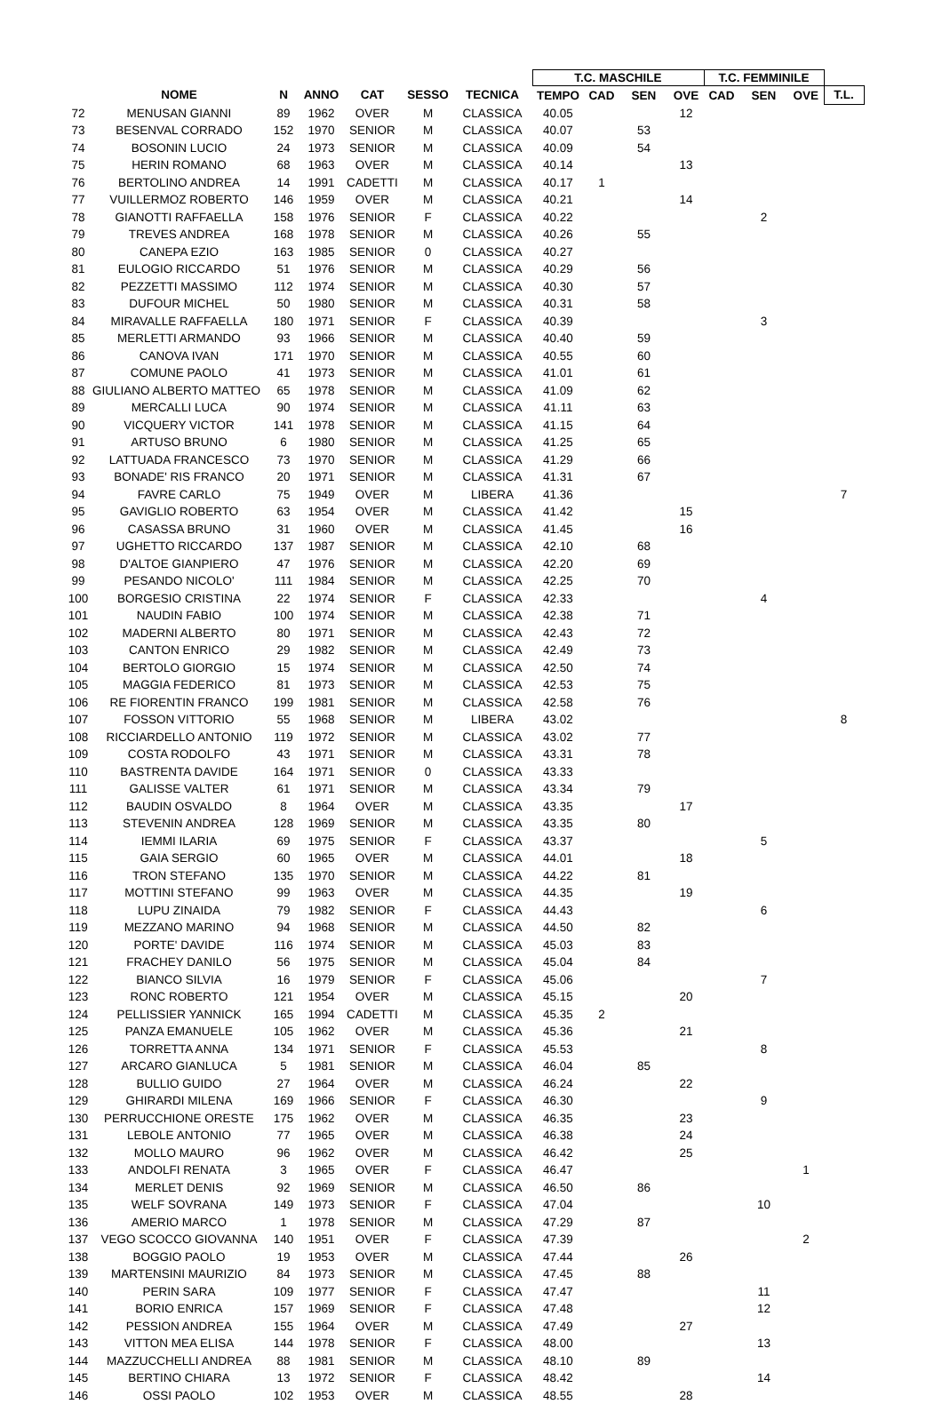| | | | | | | | T.C. MASCHILE | | | | T.C. FEMMINILE | | | |
| --- | --- | --- | --- | --- | --- | --- | --- | --- | --- | --- | --- | --- | --- | --- |
| | NOME | N | ANNO | CAT | SESSO | TECNICA | TEMPO | CAD | SEN | OVE | CAD | SEN | OVE | T.L. |
| 72 | MENUSAN GIANNI | 89 | 1962 | OVER | M | CLASSICA | 40.05 | | | 12 | | | | |
| 73 | BESENVAL CORRADO | 152 | 1970 | SENIOR | M | CLASSICA | 40.07 | | 53 | | | | | |
| 74 | BOSONIN LUCIO | 24 | 1973 | SENIOR | M | CLASSICA | 40.09 | | 54 | | | | | |
| 75 | HERIN ROMANO | 68 | 1963 | OVER | M | CLASSICA | 40.14 | | | 13 | | | | |
| 76 | BERTOLINO ANDREA | 14 | 1991 | CADETTI | M | CLASSICA | 40.17 | 1 | | | | | | |
| 77 | VUILLERMOZ ROBERTO | 146 | 1959 | OVER | M | CLASSICA | 40.21 | | | 14 | | | | |
| 78 | GIANOTTI RAFFAELLA | 158 | 1976 | SENIOR | F | CLASSICA | 40.22 | | | | | 2 | | |
| 79 | TREVES ANDREA | 168 | 1978 | SENIOR | M | CLASSICA | 40.26 | | 55 | | | | | |
| 80 | CANEPA EZIO | 163 | 1985 | SENIOR | 0 | CLASSICA | 40.27 | | | | | | | |
| 81 | EULOGIO RICCARDO | 51 | 1976 | SENIOR | M | CLASSICA | 40.29 | | 56 | | | | | |
| 82 | PEZZETTI MASSIMO | 112 | 1974 | SENIOR | M | CLASSICA | 40.30 | | 57 | | | | | |
| 83 | DUFOUR MICHEL | 50 | 1980 | SENIOR | M | CLASSICA | 40.31 | | 58 | | | | | |
| 84 | MIRAVALLE RAFFAELLA | 180 | 1971 | SENIOR | F | CLASSICA | 40.39 | | | | | 3 | | |
| 85 | MERLETTI ARMANDO | 93 | 1966 | SENIOR | M | CLASSICA | 40.40 | | 59 | | | | | |
| 86 | CANOVA IVAN | 171 | 1970 | SENIOR | M | CLASSICA | 40.55 | | 60 | | | | | |
| 87 | COMUNE PAOLO | 41 | 1973 | SENIOR | M | CLASSICA | 41.01 | | 61 | | | | | |
| 88 | GIULIANO ALBERTO MATTEO | 65 | 1978 | SENIOR | M | CLASSICA | 41.09 | | 62 | | | | | |
| 89 | MERCALLI LUCA | 90 | 1974 | SENIOR | M | CLASSICA | 41.11 | | 63 | | | | | |
| 90 | VICQUERY VICTOR | 141 | 1978 | SENIOR | M | CLASSICA | 41.15 | | 64 | | | | | |
| 91 | ARTUSO BRUNO | 6 | 1980 | SENIOR | M | CLASSICA | 41.25 | | 65 | | | | | |
| 92 | LATTUADA FRANCESCO | 73 | 1970 | SENIOR | M | CLASSICA | 41.29 | | 66 | | | | | |
| 93 | BONADE' RIS FRANCO | 20 | 1971 | SENIOR | M | CLASSICA | 41.31 | | 67 | | | | | |
| 94 | FAVRE CARLO | 75 | 1949 | OVER | M | LIBERA | 41.36 | | | | | | | 7 |
| 95 | GAVIGLIO ROBERTO | 63 | 1954 | OVER | M | CLASSICA | 41.42 | | | 15 | | | | |
| 96 | CASASSA BRUNO | 31 | 1960 | OVER | M | CLASSICA | 41.45 | | | 16 | | | | |
| 97 | UGHETTO RICCARDO | 137 | 1987 | SENIOR | M | CLASSICA | 42.10 | | 68 | | | | | |
| 98 | D'ALTOE GIANPIERO | 47 | 1976 | SENIOR | M | CLASSICA | 42.20 | | 69 | | | | | |
| 99 | PESANDO NICOLO' | 111 | 1984 | SENIOR | M | CLASSICA | 42.25 | | 70 | | | | | |
| 100 | BORGESIO CRISTINA | 22 | 1974 | SENIOR | F | CLASSICA | 42.33 | | | | | 4 | | |
| 101 | NAUDIN FABIO | 100 | 1974 | SENIOR | M | CLASSICA | 42.38 | | 71 | | | | | |
| 102 | MADERNI ALBERTO | 80 | 1971 | SENIOR | M | CLASSICA | 42.43 | | 72 | | | | | |
| 103 | CANTON ENRICO | 29 | 1982 | SENIOR | M | CLASSICA | 42.49 | | 73 | | | | | |
| 104 | BERTOLO GIORGIO | 15 | 1974 | SENIOR | M | CLASSICA | 42.50 | | 74 | | | | | |
| 105 | MAGGIA FEDERICO | 81 | 1973 | SENIOR | M | CLASSICA | 42.53 | | 75 | | | | | |
| 106 | RE FIORENTIN FRANCO | 199 | 1981 | SENIOR | M | CLASSICA | 42.58 | | 76 | | | | | |
| 107 | FOSSON VITTORIO | 55 | 1968 | SENIOR | M | LIBERA | 43.02 | | | | | | | 8 |
| 108 | RICCIARDELLO ANTONIO | 119 | 1972 | SENIOR | M | CLASSICA | 43.02 | | 77 | | | | | |
| 109 | COSTA RODOLFO | 43 | 1971 | SENIOR | M | CLASSICA | 43.31 | | 78 | | | | | |
| 110 | BASTRENTA DAVIDE | 164 | 1971 | SENIOR | 0 | CLASSICA | 43.33 | | | | | | | |
| 111 | GALISSE VALTER | 61 | 1971 | SENIOR | M | CLASSICA | 43.34 | | 79 | | | | | |
| 112 | BAUDIN OSVALDO | 8 | 1964 | OVER | M | CLASSICA | 43.35 | | | 17 | | | | |
| 113 | STEVENIN ANDREA | 128 | 1969 | SENIOR | M | CLASSICA | 43.35 | | 80 | | | | | |
| 114 | IEMMI ILARIA | 69 | 1975 | SENIOR | F | CLASSICA | 43.37 | | | | | 5 | | |
| 115 | GAIA SERGIO | 60 | 1965 | OVER | M | CLASSICA | 44.01 | | | 18 | | | | |
| 116 | TRON STEFANO | 135 | 1970 | SENIOR | M | CLASSICA | 44.22 | | 81 | | | | | |
| 117 | MOTTINI STEFANO | 99 | 1963 | OVER | M | CLASSICA | 44.35 | | | 19 | | | | |
| 118 | LUPU ZINAIDA | 79 | 1982 | SENIOR | F | CLASSICA | 44.43 | | | | | 6 | | |
| 119 | MEZZANO MARINO | 94 | 1968 | SENIOR | M | CLASSICA | 44.50 | | 82 | | | | | |
| 120 | PORTE' DAVIDE | 116 | 1974 | SENIOR | M | CLASSICA | 45.03 | | 83 | | | | | |
| 121 | FRACHEY DANILO | 56 | 1975 | SENIOR | M | CLASSICA | 45.04 | | 84 | | | | | |
| 122 | BIANCO SILVIA | 16 | 1979 | SENIOR | F | CLASSICA | 45.06 | | | | | 7 | | |
| 123 | RONC ROBERTO | 121 | 1954 | OVER | M | CLASSICA | 45.15 | | | 20 | | | | |
| 124 | PELLISSIER YANNICK | 165 | 1994 | CADETTI | M | CLASSICA | 45.35 | 2 | | | | | | |
| 125 | PANZA EMANUELE | 105 | 1962 | OVER | M | CLASSICA | 45.36 | | | 21 | | | | |
| 126 | TORRETTA ANNA | 134 | 1971 | SENIOR | F | CLASSICA | 45.53 | | | | | 8 | | |
| 127 | ARCARO GIANLUCA | 5 | 1981 | SENIOR | M | CLASSICA | 46.04 | | 85 | | | | | |
| 128 | BULLIO GUIDO | 27 | 1964 | OVER | M | CLASSICA | 46.24 | | | 22 | | | | |
| 129 | GHIRARDI MILENA | 169 | 1966 | SENIOR | F | CLASSICA | 46.30 | | | | | 9 | | |
| 130 | PERRUCCHIONE ORESTE | 175 | 1962 | OVER | M | CLASSICA | 46.35 | | | 23 | | | | |
| 131 | LEBOLE ANTONIO | 77 | 1965 | OVER | M | CLASSICA | 46.38 | | | 24 | | | | |
| 132 | MOLLO MAURO | 96 | 1962 | OVER | M | CLASSICA | 46.42 | | | 25 | | | | |
| 133 | ANDOLFI RENATA | 3 | 1965 | OVER | F | CLASSICA | 46.47 | | | | | | 1 | |
| 134 | MERLET DENIS | 92 | 1969 | SENIOR | M | CLASSICA | 46.50 | | 86 | | | | | |
| 135 | WELF SOVRANA | 149 | 1973 | SENIOR | F | CLASSICA | 47.04 | | | | | 10 | | |
| 136 | AMERIO MARCO | 1 | 1978 | SENIOR | M | CLASSICA | 47.29 | | 87 | | | | | |
| 137 | VEGO SCOCCO GIOVANNA | 140 | 1951 | OVER | F | CLASSICA | 47.39 | | | | | | 2 | |
| 138 | BOGGIO PAOLO | 19 | 1953 | OVER | M | CLASSICA | 47.44 | | | 26 | | | | |
| 139 | MARTENSINI MAURIZIO | 84 | 1973 | SENIOR | M | CLASSICA | 47.45 | | 88 | | | | | |
| 140 | PERIN SARA | 109 | 1977 | SENIOR | F | CLASSICA | 47.47 | | | | | 11 | | |
| 141 | BORIO ENRICA | 157 | 1969 | SENIOR | F | CLASSICA | 47.48 | | | | | 12 | | |
| 142 | PESSION ANDREA | 155 | 1964 | OVER | M | CLASSICA | 47.49 | | | 27 | | | | |
| 143 | VITTON MEA ELISA | 144 | 1978 | SENIOR | F | CLASSICA | 48.00 | | | | | 13 | | |
| 144 | MAZZUCCHELLI ANDREA | 88 | 1981 | SENIOR | M | CLASSICA | 48.10 | | 89 | | | | | |
| 145 | BERTINO CHIARA | 13 | 1972 | SENIOR | F | CLASSICA | 48.42 | | | | | 14 | | |
| 146 | OSSI PAOLO | 102 | 1953 | OVER | M | CLASSICA | 48.55 | | | 28 | | | | |